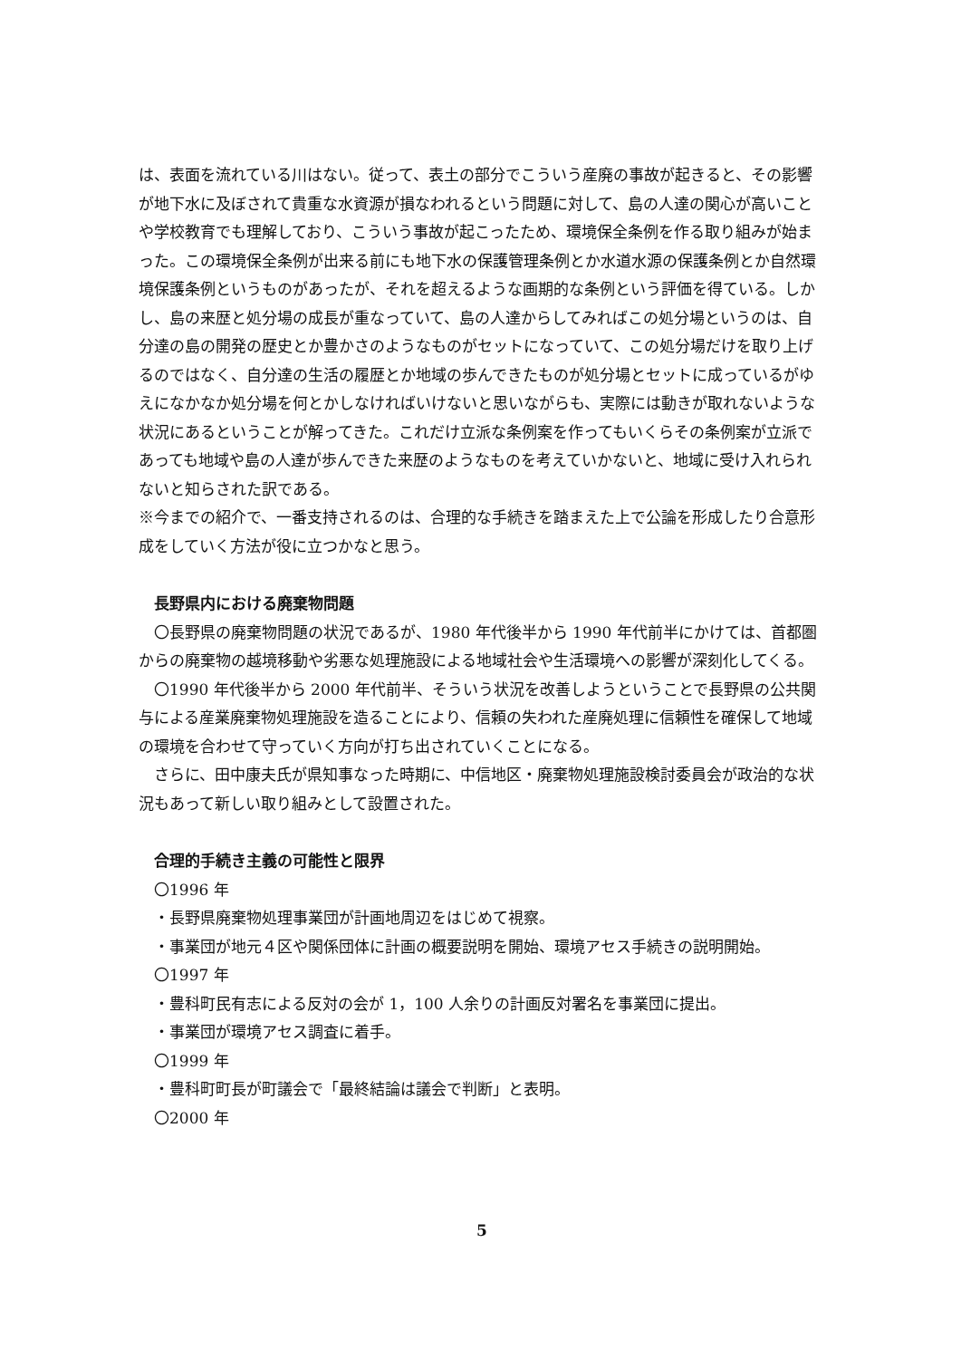は、表面を流れている川はない。従って、表土の部分でこういう産廃の事故が起きると、その影響が地下水に及ぼされて貴重な水資源が損なわれるという問題に対して、島の人達の関心が高いことや学校教育でも理解しており、こういう事故が起こったため、環境保全条例を作る取り組みが始まった。この環境保全条例が出来る前にも地下水の保護管理条例とか水道水源の保護条例とか自然環境保護条例というものがあったが、それを超えるような画期的な条例という評価を得ている。しかし、島の来歴と処分場の成長が重なっていて、島の人達からしてみればこの処分場というのは、自分達の島の開発の歴史とか豊かさのようなものがセットになっていて、この処分場だけを取り上げるのではなく、自分達の生活の履歴とか地域の歩んできたものが処分場とセットに成っているがゆえになかなか処分場を何とかしなければいけないと思いながらも、実際には動きが取れないような状況にあるということが解ってきた。これだけ立派な条例案を作ってもいくらその条例案が立派であっても地域や島の人達が歩んできた来歴のようなものを考えていかないと、地域に受け入れられないと知らされた訳である。
※今までの紹介で、一番支持されるのは、合理的な手続きを踏まえた上で公論を形成したり合意形成をしていく方法が役に立つかなと思う。
長野県内における廃棄物問題
　〇長野県の廃棄物問題の状況であるが、1980 年代後半から 1990 年代前半にかけては、首都圏からの廃棄物の越境移動や劣悪な処理施設による地域社会や生活環境への影響が深刻化してくる。
　〇1990 年代後半から 2000 年代前半、そういう状況を改善しようということで長野県の公共関与による産業廃棄物処理施設を造ることにより、信頼の失われた産廃処理に信頼性を確保して地域の環境を合わせて守っていく方向が打ち出されていくことになる。
　さらに、田中康夫氏が県知事なった時期に、中信地区・廃棄物処理施設検討委員会が政治的な状況もあって新しい取り組みとして設置された。
合理的手続き主義の可能性と限界
〇1996 年
・長野県廃棄物処理事業団が計画地周辺をはじめて視察。
・事業団が地元４区や関係団体に計画の概要説明を開始、環境アセス手続きの説明開始。
〇1997 年
・豊科町民有志による反対の会が 1，100 人余りの計画反対署名を事業団に提出。
・事業団が環境アセス調査に着手。
〇1999 年
・豊科町町長が町議会で「最終結論は議会で判断」と表明。
〇2000 年
5